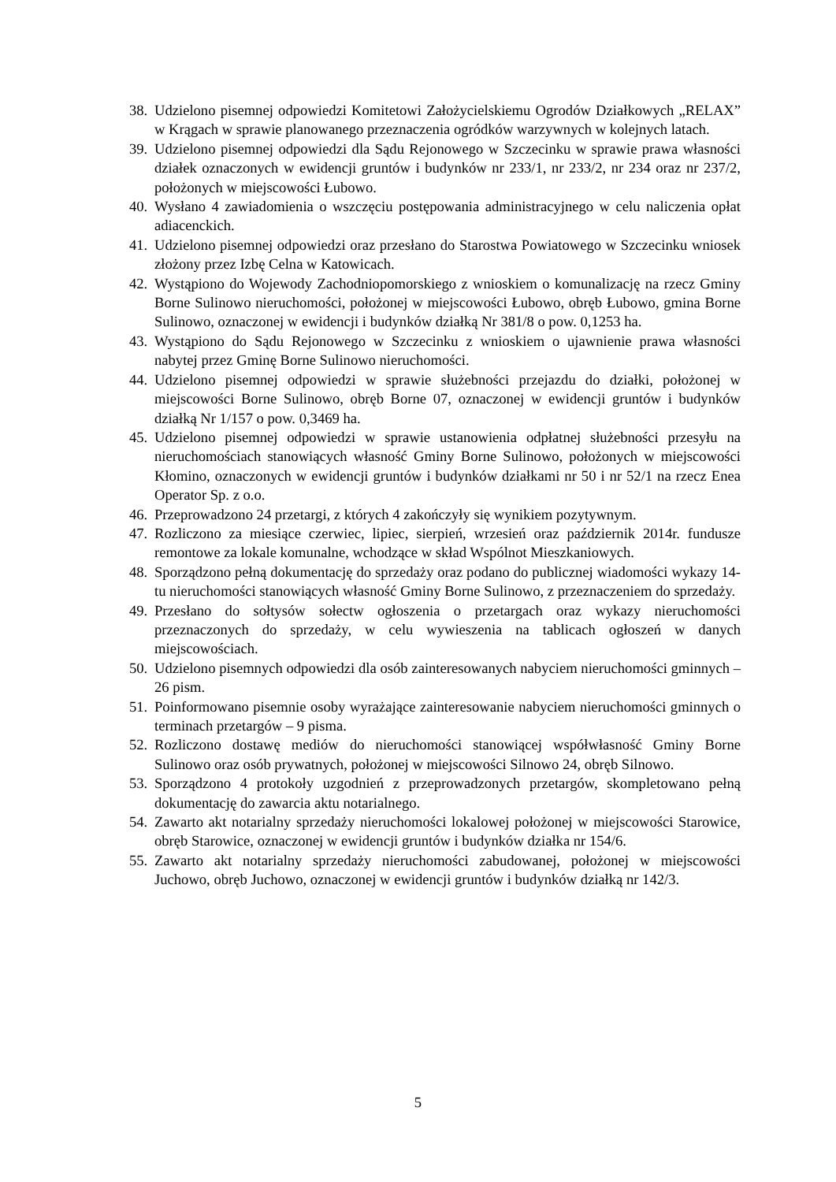38. Udzielono pisemnej odpowiedzi Komitetowi Założycielskiemu Ogrodów Działkowych „RELAX” w Krągach w sprawie planowanego przeznaczenia ogródków warzywnych w kolejnych latach.
39. Udzielono pisemnej odpowiedzi dla Sądu Rejonowego w Szczecinku w sprawie prawa własności działek oznaczonych w ewidencji gruntów i budynków nr 233/1, nr 233/2, nr 234 oraz nr 237/2, położonych w miejscowości Łubowo.
40. Wysłano 4 zawiadomienia o wszczęciu postępowania administracyjnego w celu naliczenia opłat adiacenckich.
41. Udzielono pisemnej odpowiedzi oraz przesłano do Starostwa Powiatowego w Szczecinku wniosek złożony przez Izbę Celna w Katowicach.
42. Wystąpiono do Wojewody Zachodniopomorskiego z wnioskiem o komunalizację na rzecz Gminy Borne Sulinowo nieruchomości, położonej w miejscowości Łubowo, obręb Łubowo, gmina Borne Sulinowo, oznaczonej w ewidencji i budynków działką Nr 381/8 o pow. 0,1253 ha.
43. Wystąpiono do Sądu Rejonowego w Szczecinku z wnioskiem o ujawnienie prawa własności nabytej przez Gminę Borne Sulinowo nieruchomości.
44. Udzielono pisemnej odpowiedzi w sprawie służebności przejazdu do działki, położonej w miejscowości Borne Sulinowo, obręb Borne 07, oznaczonej w ewidencji gruntów i budynków działką Nr 1/157 o pow. 0,3469 ha.
45. Udzielono pisemnej odpowiedzi w sprawie ustanowienia odpłatnej służebności przesyłu na nieruchomościach stanowiących własność Gminy Borne Sulinowo, położonych w miejscowości Kłomino, oznaczonych w ewidencji gruntów i budynków działkami nr 50 i nr 52/1 na rzecz Enea Operator Sp. z o.o.
46. Przeprowadzono 24 przetargi, z których 4 zakończyły się wynikiem pozytywnym.
47. Rozliczono za miesiące czerwiec, lipiec, sierpień, wrzesień oraz październik 2014r. fundusze remontowe za lokale komunalne, wchodzące w skład Wspólnot Mieszkaniowych.
48. Sporządzono pełną dokumentację do sprzedaży oraz podano do publicznej wiadomości wykazy 14-tu nieruchomości stanowiących własność Gminy Borne Sulinowo, z przeznaczeniem do sprzedaży.
49. Przesłano do sołtysów sołectw ogłoszenia o przetargach oraz wykazy nieruchomości przeznaczonych do sprzedaży, w celu wywieszenia na tablicach ogłoszeń w danych miejscowościach.
50. Udzielono pisemnych odpowiedzi dla osób zainteresowanych nabyciem nieruchomości gminnych – 26 pism.
51. Poinformowano pisemnie osoby wyrażające zainteresowanie nabyciem nieruchomości gminnych o terminach przetargów – 9 pisma.
52. Rozliczono dostawę mediów do nieruchomości stanowiącej współwłasność Gminy Borne Sulinowo oraz osób prywatnych, położonej w miejscowości Silnowo 24, obręb Silnowo.
53. Sporządzono 4 protokoły uzgodnień z przeprowadzonych przetargów, skompletowano pełną dokumentację do zawarcia aktu notarialnego.
54. Zawarto akt notarialny sprzedaży nieruchomości lokalowej położonej w miejscowości Starowice, obręb Starowice, oznaczonej w ewidencji gruntów i budynków działka nr 154/6.
55. Zawarto akt notarialny sprzedaży nieruchomości zabudowanej, położonej w miejscowości Juchowo, obręb Juchowo, oznaczonej w ewidencji gruntów i budynków działką nr 142/3.
5